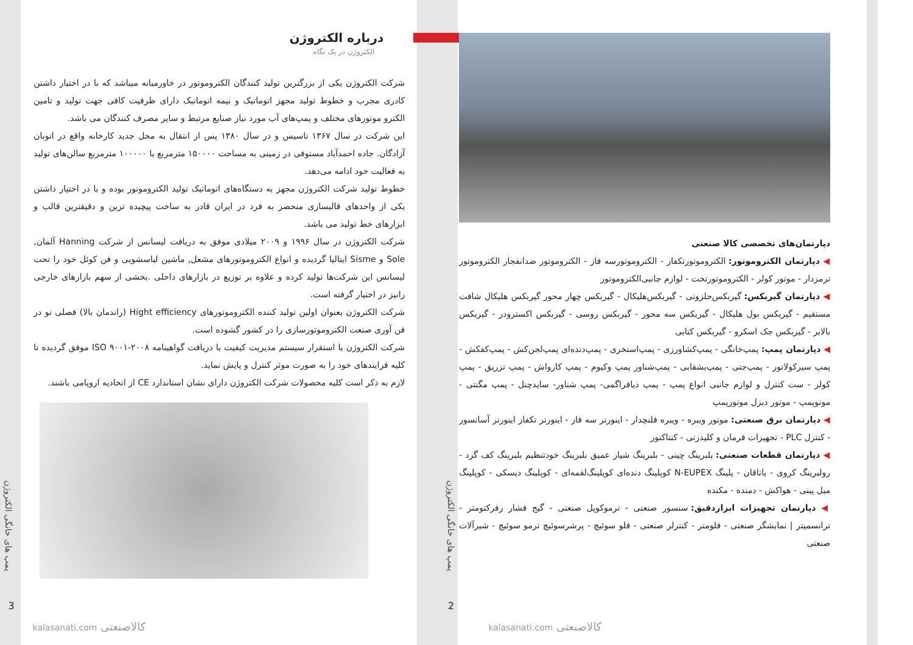درباره الکتروژن
الکتروژن در یک نگاه
شرکت الکتروژن یکی از بزرگترین تولید کنندگان الکتروموتور در خاورمیانه میباشد که با در اختیار داشتن کادری مجرب و خطوط تولید مجهز اتوماتیک و نیمه اتوماتیک دارای ظرفیت کافی جهت تولید و تامین الکترو موتورهای مختلف و پمپ‌های آب مورد نیاز صنایع مرتبط و سایر مصرف کنندگان می باشد.
این شرکت در سال ۱۳۶۷ تاسیس و در سال ۱۳۸۰ پس از انتقال به محل جدید کارخانه واقع در اتوبان آزادگان. جاده احمدآباد مستوفی در زمینی به مساحت ۱۵۰۰۰۰ مترمربع با ۱۰۰۰۰۰ مترمربع سالن‌های تولید به فعالیت خود ادامه می‌دهد.
خطوط تولید شرکت الکتروژن مجهز به دستگاه‌های اتوماتیک تولید الکتروموتور بوده و با در اختیار داشتن یکی از واحدهای قالبسازی منحصر به فرد در ایران قادر به ساخت پیچیده ترین و دقیقترین قالب و ابزارهای خط تولید می باشد.
شرکت الکتروژن در سال ۱۹۹۶ و ۲۰۰۹ میلادی موفق به دریافت لیسانس از شرکت Hanning آلمان, Sole و Sisme ایتالیا گردیده و انواع الکتروموتورهای مشعل, ماشین لباسشویی و فن کوئل خود را تحت لیسانس این شرکت‌ها تولید کرده و علاوه بر توزیع در بازارهای داخلی .بخشی از سهم بازارهای خارجی رانیز در اختیار گرفته است.
شرکت الکتروژن بعنوان اولین تولید کننده الکتروموتورهای Hight efficiency (راندمان بالا) فصلی نو در فن آوری صنعت الکتروموتورسازی را در کشور گشوده است.
شرکت الکتروژن با استقرار سیستم مدیریت کیفیت با دریافت گواهینامه ISO ۹۰۰۱-۲۰۰۸ موفق گردیده تا کلیه فرایندهای خود را به صورت موثر کنترل و پایش نماید.
لازم به ذکر است کلیه محصولات شرکت الکتروژن دارای نشان استاندارد CE از اتحادیه اروپامی باشند.
کالاصنعتی kalasanati.com
پمپ های خانگی الکتروژن
3
دپارتمان‌های تخصصی کالا صنعتی
◀ دپارتمان الکتروموتور: الکتروموتورتکفاز - الکتروموتورسه فاز - الکتروموتور ضدانفجار الکتروموتور ترمزدار - موتور کولر - الکتروموتورتخت - لوازم جانبی‌الکتروموتور
◀ دپارتمان گیربکس: گیربکس‌حلزونی - گیربکس‌هلیکال - گیربکس چهار محور گیربکس هلیکال شافت مستقیم - گیربکس بول هلیکال - گیربکس سه محور - گیربکس روسی - گیربکس اکسترودر - گیربکس بالابر - گیربکس جک اسکرو - گیربکس کتابی
◀ دپارتمان پمپ: پمپ‌خانگی - پمپ‌کشاورزی - پمپ‌استخری - پمپ‌دنده‌ای پمپ‌لجن‌کش - پمپ‌کفکش - پمپ سیرکولاتور - پمپ‌جتی - پمپ‌بشقابی - پمپ‌شناور پمپ وکیوم - پمپ کارواش - پمپ تزریق - پمپ کولر - ست کنترل و لوازم جانبی انواع پمپ - پمپ دیافراگمی- پمپ شناور- سایدچنل - پمپ مگنتی - مونوپمپ - موتور دیزل موتورپمپ
◀ دپارتمان برق صنعتی: موتور ویبره - ویبره فلنچدار - اینورتر سه فاز - اینورتر تکفاز اینورتر آسانسور - کنترل PLC - تجهیزات فرمان و کلیدزنی - کنتاکتور
◀ دپارتمان قطعات صنعتی: بلبرینگ چینی - بلبرینگ شیار عمیق بلبرینگ خودتنظیم بلبرینگ کف گرد - رولبرینگ کروی - یاتاقان - پلینگ N-EUPEX کوپلینگ دنده‌ای کوپلینگ‌لقمه‌ای - کوپلینگ دیسکی - کوپلینگ میل پینی - هواکش - دمنده - مکنده
◀ دپارتمان تجهیزات ابزاردقیق: سنسور صنعتی - ترموکوپل صنعتی - گیج فشار رفرکتومتر - ترانسمیتر | نمایشگر صنعتی - فلومتر - کنترلر صنعتی - فلو سوئیچ - پرشرسوئیچ ترمو سوئیچ - شیرآلات صنعتی
کالاصنعتی kalasanati.com
پمپ های خانگی الکتروژن
2